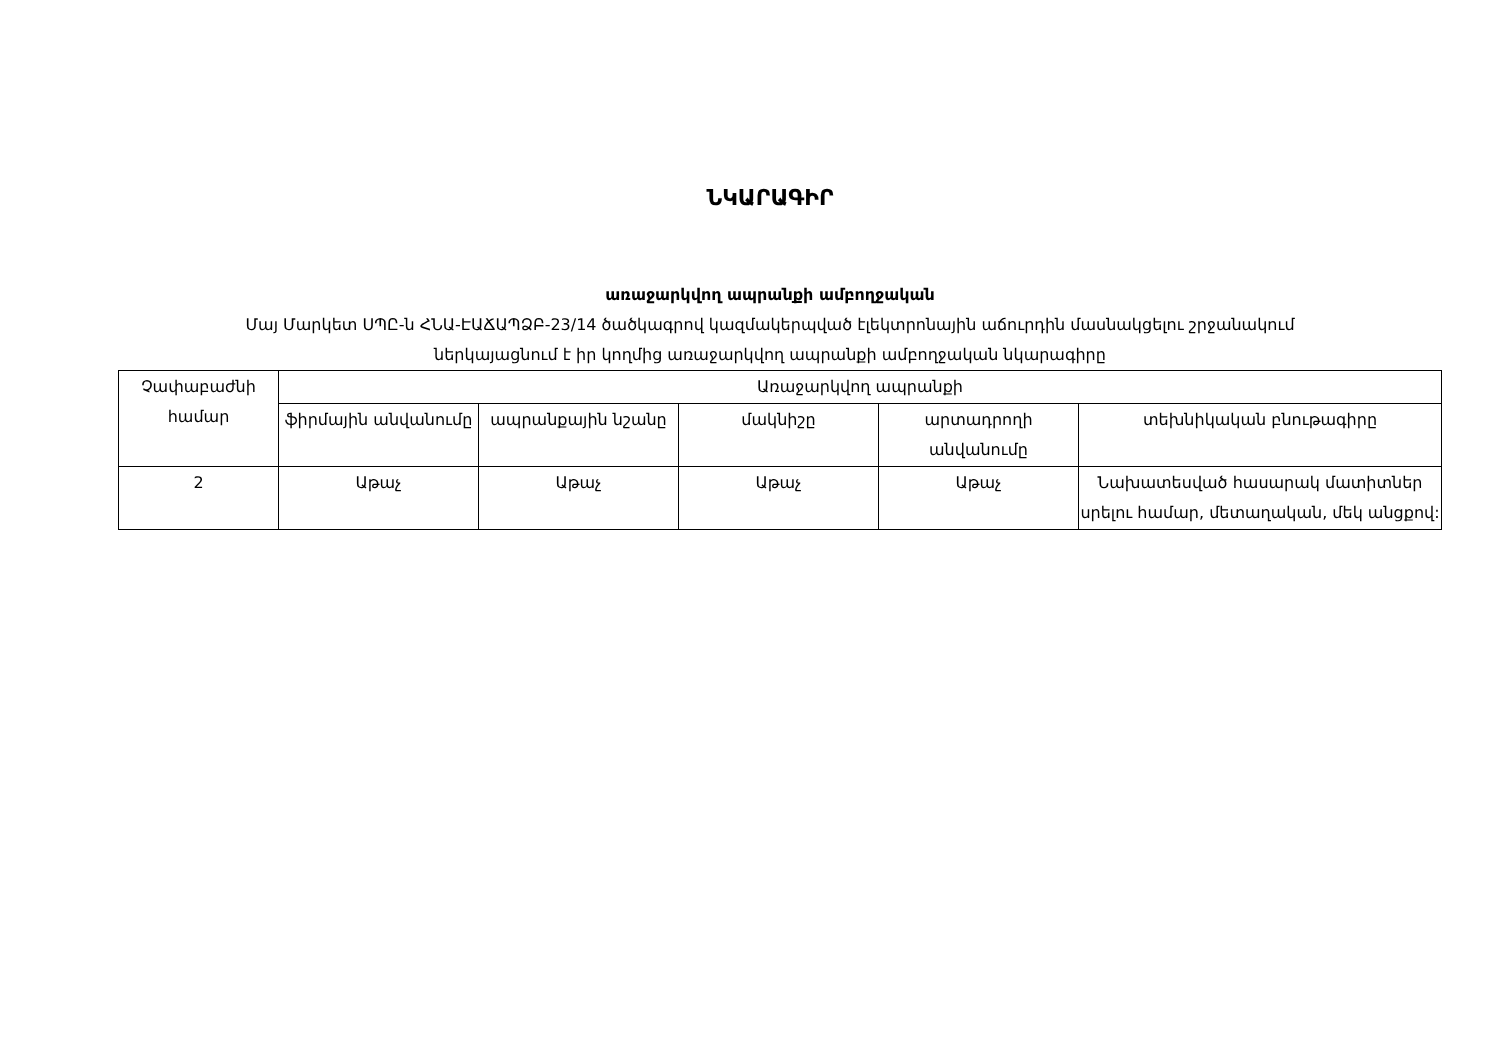ՆԿԱՐԱԳԻՐ
առաջարկվող ապրանքի ամբողջական
Մայ Մարկետ ՍՊԸ-ն ՀՆԱ-ԷԱՃԱՊՁԲ-23/14 ծածկագրով կազմակերպված էլեկտրոնային աճուրդին մասնակցելու շրջանակում
ներկայացնում է իր կողմից առաջարկվող ապրանքի ամբողջական նկարագիրը
| Չափաբաժնի համար | Առաջարկվող ապրանքի | | | | |
| | ֆիրմային անվանումը | ապրանքային նշանը | մակնիշը | արտադրողի անվանումը | տեխնիկական բնութագիրը |
| 2 | Աթաչ | Աթաչ | Աթաչ | Աթաչ | Նախատեսված հասարակ մատիտներ սրելու համար, մետաղական, մեկ անցքով: |